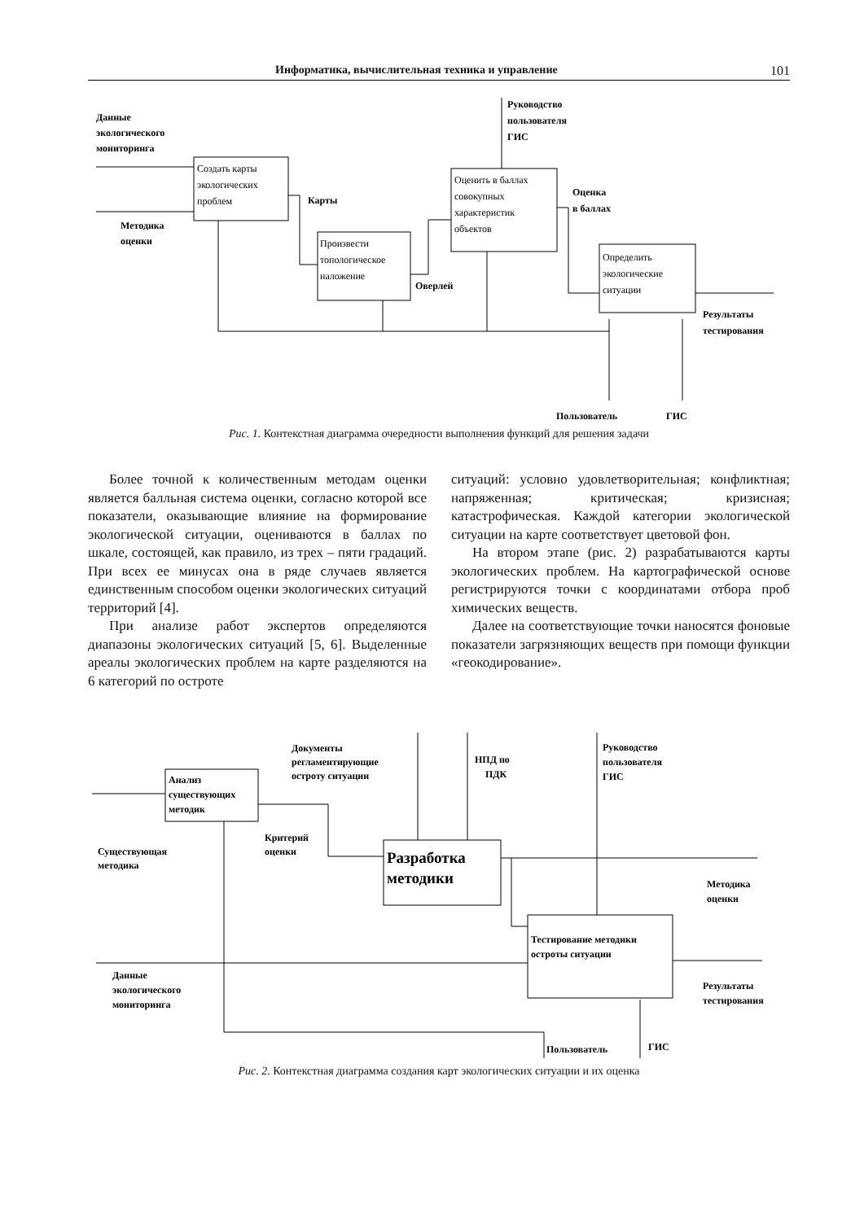Информатика, вычислительная техника и управление 101
Данные
экологического
мониторинга
Методика
оценки
Создать карты
экологических
проблем
Карты
Произвести
топологическое
наложение
Оверлей
Руководство
пользователя
ГИС
Оценить в баллах
совокупных
характеристик
объектов
Оценка
в баллах
Определить
экологические
ситуации
Результаты
тестирования
Пользователь
ГИС
Рис. 1. Контекстная диаграмма очередности выполнения функций для решения задачи
Более точной к количественным методам оценки является балльная система оценки, согласно которой все показатели, оказывающие влияние на формирование экологической ситуации, оцениваются в баллах по шкале, состоящей, как правило, из трех – пяти градаций. При всех ее минусах она в ряде случаев является единственным способом оценки экологических ситуаций территорий [4].
При анализе работ экспертов определяются диапазоны экологических ситуаций [5, 6]. Выделенные ареалы экологических проблем на карте разделяются на 6 категорий по остроте
ситуаций: условно удовлетворительная; конфликтная; напряженная; критическая; кризисная; катастрофическая. Каждой категории экологической ситуации на карте соответствует цветовой фон.
На втором этапе (рис. 2) разрабатываются карты экологических проблем. На картографической основе регистрируются точки с координатами отбора проб химических веществ.
Далее на соответствующие точки наносятся фоновые показатели загрязняющих веществ при помощи функции «геокодирование».
Документы
регламентирующие
остроту ситуации
НПД по
ПДК
Руководство
пользователя
ГИС
Анализ
существующих
методик
Критерий
оценки
Существующая
методика
Разработка
методики
Методика
оценки
Тестирование методики
остроты ситуации
Данные
экологического
мониторинга
Результаты
тестирования
Пользователь
ГИС
Рис. 2. Контекстная диаграмма создания карт экологических ситуации и их оценка